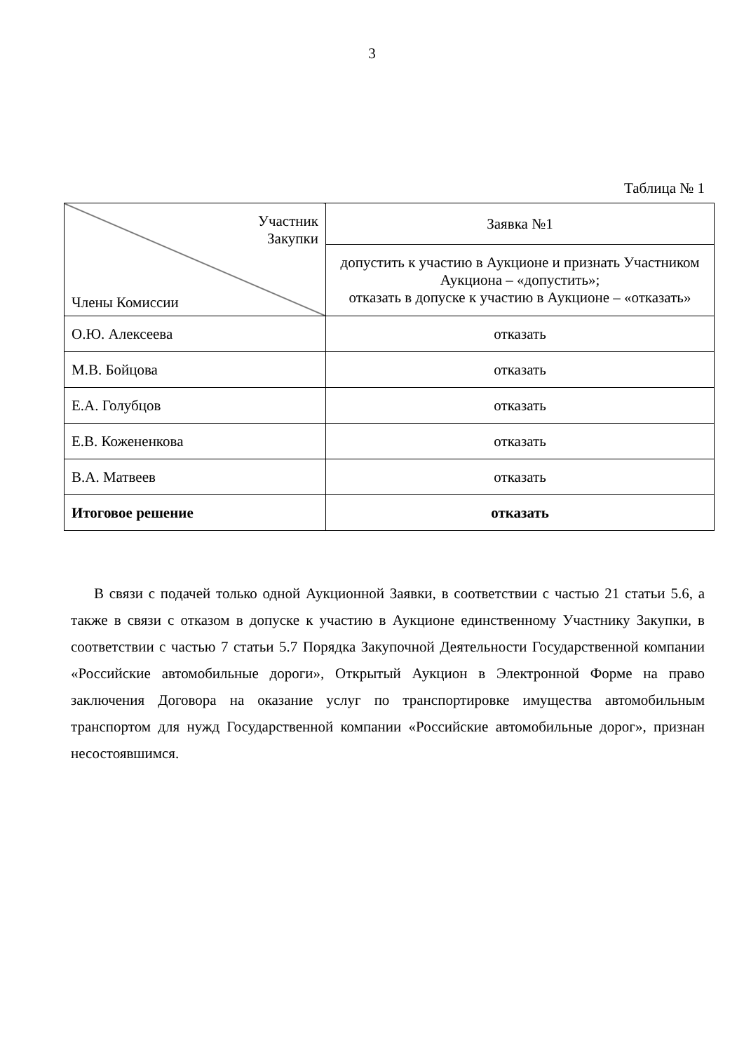3
Таблица № 1
| Участник Закупки Члены Комиссии | Заявка №1 |
| | допустить к участию в Аукционе и признать Участником Аукциона – «допустить»; отказать в допуске к участию в Аукционе – «отказать» |
| О.Ю. Алексеева | отказать |
| М.В. Бойцова | отказать |
| Е.А. Голубцов | отказать |
| Е.В. Кожененкова | отказать |
| В.А. Матвеев | отказать |
| Итоговое решение | отказать |
В связи с подачей только одной Аукционной Заявки, в соответствии с частью 21 статьи 5.6, а также в связи с отказом в допуске к участию в Аукционе единственному Участнику Закупки, в соответствии с частью 7 статьи 5.7 Порядка Закупочной Деятельности Государственной компании «Российские автомобильные дороги», Открытый Аукцион в Электронной Форме на право заключения Договора на оказание услуг по транспортировке имущества автомобильным транспортом для нужд Государственной компании «Российские автомобильные дорог», признан несостоявшимся.